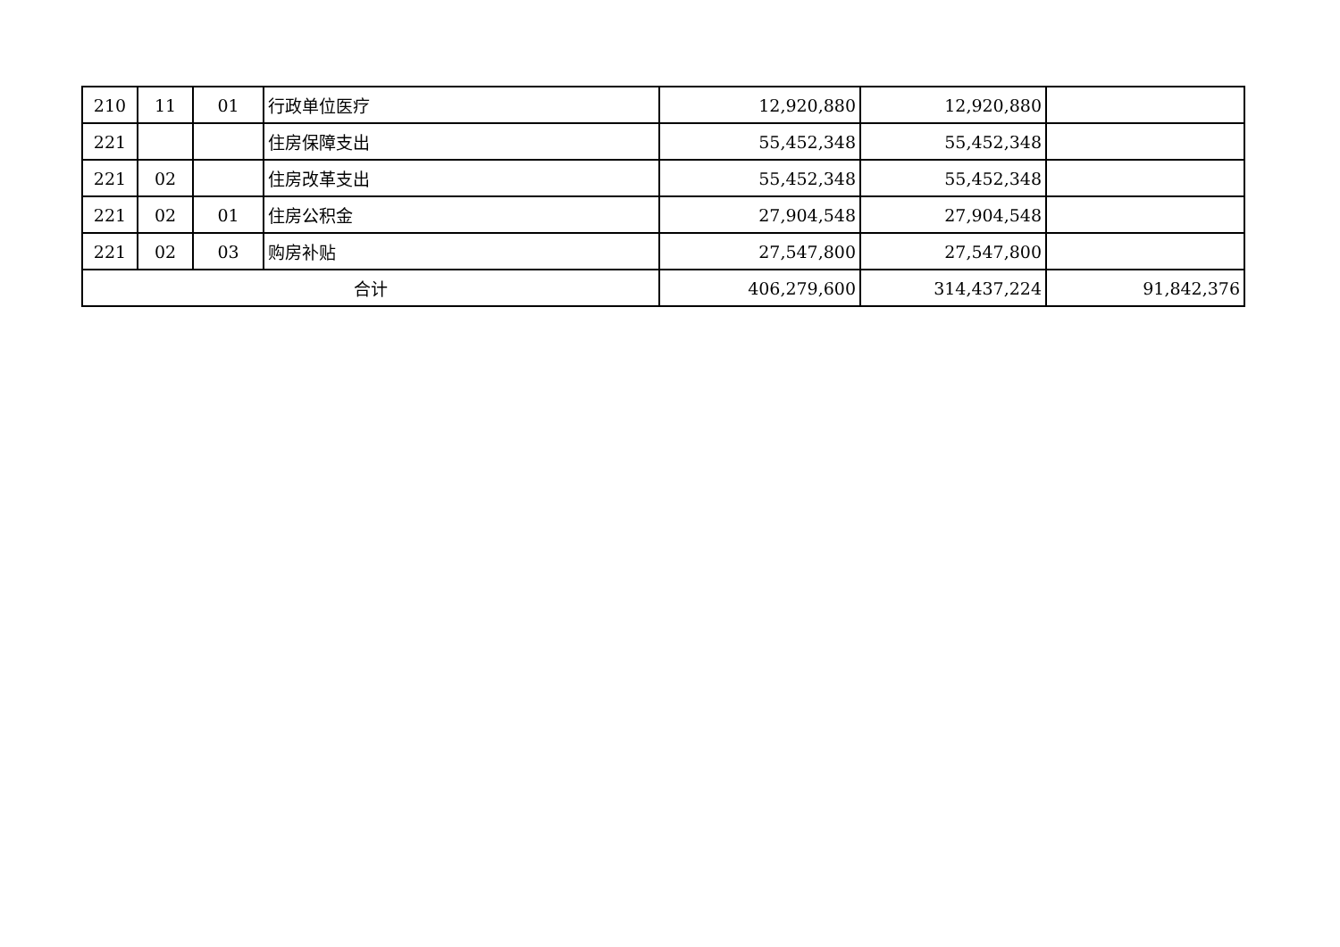| 210 | 11 | 01 | 行政单位医疗 | 12,920,880 | 12,920,880 | |
| 221 | | | 住房保障支出 | 55,452,348 | 55,452,348 | |
| 221 | 02 | | 住房改革支出 | 55,452,348 | 55,452,348 | |
| 221 | 02 | 01 | 住房公积金 | 27,904,548 | 27,904,548 | |
| 221 | 02 | 03 | 购房补贴 | 27,547,800 | 27,547,800 | |
| 合计 | | | | 406,279,600 | 314,437,224 | 91,842,376 |